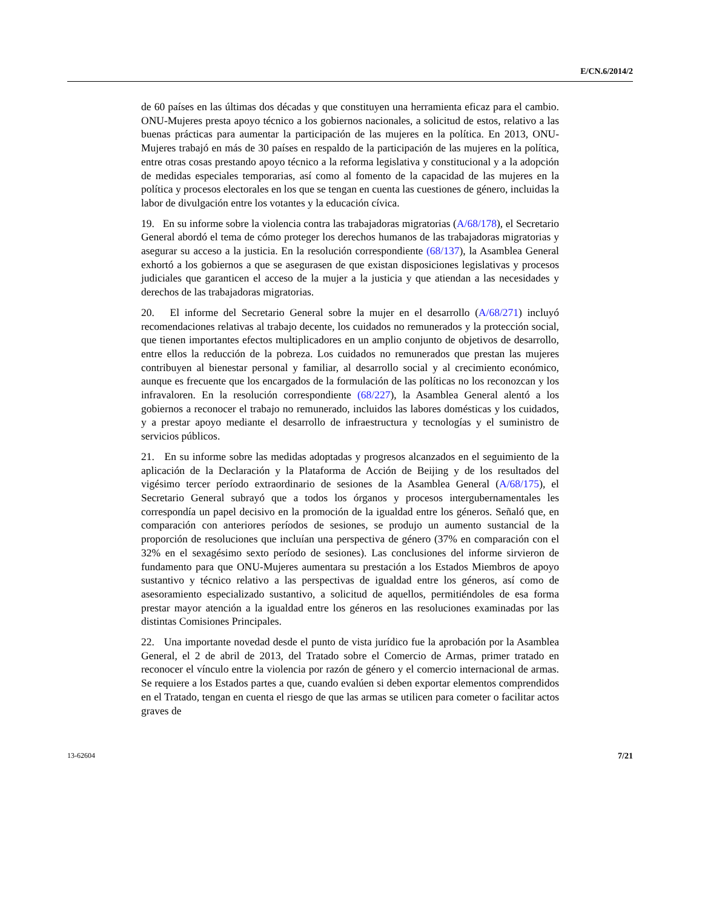E/CN.6/2014/2
de 60 países en las últimas dos décadas y que constituyen una herramienta eficaz para el cambio. ONU-Mujeres presta apoyo técnico a los gobiernos nacionales, a solicitud de estos, relativo a las buenas prácticas para aumentar la participación de las mujeres en la política. En 2013, ONU-Mujeres trabajó en más de 30 países en respaldo de la participación de las mujeres en la política, entre otras cosas prestando apoyo técnico a la reforma legislativa y constitucional y a la adopción de medidas especiales temporarias, así como al fomento de la capacidad de las mujeres en la política y procesos electorales en los que se tengan en cuenta las cuestiones de género, incluidas la labor de divulgación entre los votantes y la educación cívica.
19. En su informe sobre la violencia contra las trabajadoras migratorias (A/68/178), el Secretario General abordó el tema de cómo proteger los derechos humanos de las trabajadoras migratorias y asegurar su acceso a la justicia. En la resolución correspondiente (68/137), la Asamblea General exhortó a los gobiernos a que se asegurasen de que existan disposiciones legislativas y procesos judiciales que garanticen el acceso de la mujer a la justicia y que atiendan a las necesidades y derechos de las trabajadoras migratorias.
20. El informe del Secretario General sobre la mujer en el desarrollo (A/68/271) incluyó recomendaciones relativas al trabajo decente, los cuidados no remunerados y la protección social, que tienen importantes efectos multiplicadores en un amplio conjunto de objetivos de desarrollo, entre ellos la reducción de la pobreza. Los cuidados no remunerados que prestan las mujeres contribuyen al bienestar personal y familiar, al desarrollo social y al crecimiento económico, aunque es frecuente que los encargados de la formulación de las políticas no los reconozcan y los infravaloren. En la resolución correspondiente (68/227), la Asamblea General alentó a los gobiernos a reconocer el trabajo no remunerado, incluidos las labores domésticas y los cuidados, y a prestar apoyo mediante el desarrollo de infraestructura y tecnologías y el suministro de servicios públicos.
21. En su informe sobre las medidas adoptadas y progresos alcanzados en el seguimiento de la aplicación de la Declaración y la Plataforma de Acción de Beijing y de los resultados del vigésimo tercer período extraordinario de sesiones de la Asamblea General (A/68/175), el Secretario General subrayó que a todos los órganos y procesos intergubernamentales les correspondía un papel decisivo en la promoción de la igualdad entre los géneros. Señaló que, en comparación con anteriores períodos de sesiones, se produjo un aumento sustancial de la proporción de resoluciones que incluían una perspectiva de género (37% en comparación con el 32% en el sexagésimo sexto período de sesiones). Las conclusiones del informe sirvieron de fundamento para que ONU-Mujeres aumentara su prestación a los Estados Miembros de apoyo sustantivo y técnico relativo a las perspectivas de igualdad entre los géneros, así como de asesoramiento especializado sustantivo, a solicitud de aquellos, permitiéndoles de esa forma prestar mayor atención a la igualdad entre los géneros en las resoluciones examinadas por las distintas Comisiones Principales.
22. Una importante novedad desde el punto de vista jurídico fue la aprobación por la Asamblea General, el 2 de abril de 2013, del Tratado sobre el Comercio de Armas, primer tratado en reconocer el vínculo entre la violencia por razón de género y el comercio internacional de armas. Se requiere a los Estados partes a que, cuando evalúen si deben exportar elementos comprendidos en el Tratado, tengan en cuenta el riesgo de que las armas se utilicen para cometer o facilitar actos graves de
13-62604 7/21